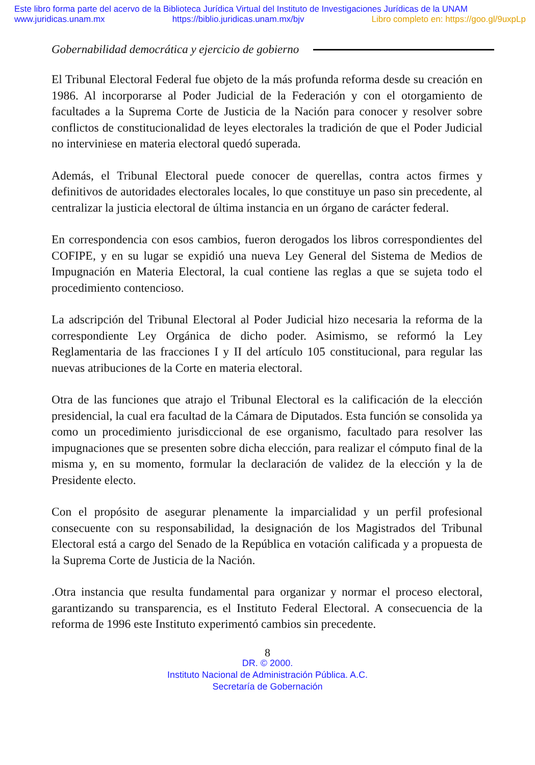Este libro forma parte del acervo de la Biblioteca Jurídica Virtual del Instituto de Investigaciones Jurídicas de la UNAM
www.juridicas.unam.mx https://biblio.juridicas.unam.mx/bjv Libro completo en: https://goo.gl/9uxpLp
Gobernabilidad democrática y ejercicio de gobierno
El Tribunal Electoral Federal fue objeto de la más profunda reforma desde su creación en 1986. Al incorporarse al Poder Judicial de la Federación y con el otorgamiento de facultades a la Suprema Corte de Justicia de la Nación para conocer y resolver sobre conflictos de constitucionalidad de leyes electorales la tradición de que el Poder Judicial no interviniese en materia electoral quedó superada.
Además, el Tribunal Electoral puede conocer de querellas, contra actos firmes y definitivos de autoridades electorales locales, lo que constituye un paso sin precedente, al centralizar la justicia electoral de última instancia en un órgano de carácter federal.
En correspondencia con esos cambios, fueron derogados los libros correspondientes del COFIPE, y en su lugar se expidió una nueva Ley General del Sistema de Medios de Impugnación en Materia Electoral, la cual contiene las reglas a que se sujeta todo el procedimiento contencioso.
La adscripción del Tribunal Electoral al Poder Judicial hizo necesaria la reforma de la correspondiente Ley Orgánica de dicho poder. Asimismo, se reformó la Ley Reglamentaria de las fracciones I y II del artículo 105 constitucional, para regular las nuevas atribuciones de la Corte en materia electoral.
Otra de las funciones que atrajo el Tribunal Electoral es la calificación de la elección presidencial, la cual era facultad de la Cámara de Diputados. Esta función se consolida ya como un procedimiento jurisdiccional de ese organismo, facultado para resolver las impugnaciones que se presenten sobre dicha elección, para realizar el cómputo final de la misma y, en su momento, formular la declaración de validez de la elección y la de Presidente electo.
Con el propósito de asegurar plenamente la imparcialidad y un perfil profesional consecuente con su responsabilidad, la designación de los Magistrados del Tribunal Electoral está a cargo del Senado de la República en votación calificada y a propuesta de la Suprema Corte de Justicia de la Nación.
.Otra instancia que resulta fundamental para organizar y normar el proceso electoral, garantizando su transparencia, es el Instituto Federal Electoral. A consecuencia de la reforma de 1996 este Instituto experimentó cambios sin precedente.
8
DR. © 2000.
Instituto Nacional de Administración Pública. A.C.
Secretaría de Gobernación